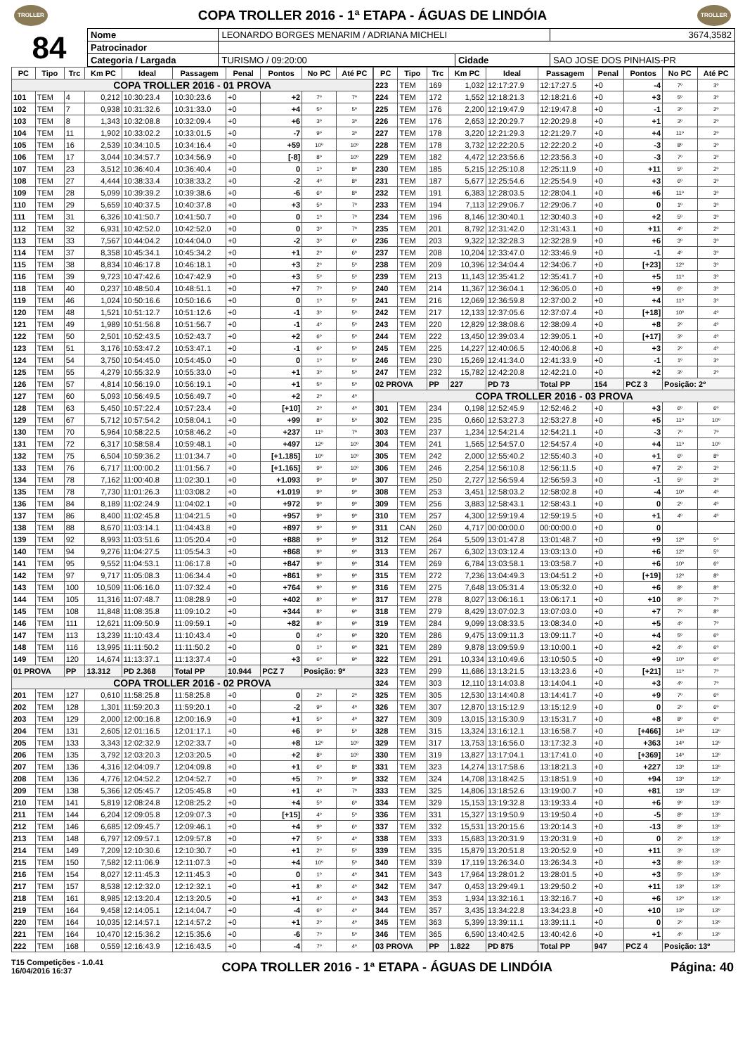TROLLER
COPA TROLLER 2016 - 1ª ETAPA - ÁGUAS DE LINDÓIA
TROLLER
| 84 | Nome | LEONARDO BORGES MENARIM / ADRIANA MICHELI | | | 3674,3582 |
| | Patrocinador | | | | |
| | Categoria / Largada | TURISMO / 09:20:00 | Cidade | SAO JOSE DOS PINHAIS-PR | |
| PC | Tipo | Trc | Km PC | Ideal | Passagem | Penal | Pontos | No PC | Até PC |
| --- | --- | --- | --- | --- | --- | --- | --- | --- | --- |
| COPA TROLLER 2016 - 01 PROVA | | | | | | | | | |
| 101 | TEM | 4 | 0,212 | 10:30:23.4 | 10:30:23.6 | +0 | +2 | 7º | 7º |
| 102 | TEM | 7 | 0,938 | 10:31:32.6 | 10:31:33.0 | +0 | +4 | 5º | 5º |
| 103 | TEM | 8 | 1,343 | 10:32:08.8 | 10:32:09.4 | +0 | +6 | 3º | 3º |
| 104 | TEM | 11 | 1,902 | 10:33:02.2 | 10:33:01.5 | +0 | -7 | 9º | 3º |
| 105 | TEM | 16 | 2,539 | 10:34:10.5 | 10:34:16.4 | +0 | +59 | 10º | 10º |
| 106 | TEM | 17 | 3,044 | 10:34:57.7 | 10:34:56.9 | +0 | [-8] | 8º | 10º |
| 107 | TEM | 23 | 3,512 | 10:36:40.4 | 10:36:40.4 | +0 | 0 | 1º | 8º |
| 108 | TEM | 27 | 4,444 | 10:38:33.4 | 10:38:33.2 | +0 | -2 | 4º | 8º |
| 109 | TEM | 28 | 5,099 | 10:39:39.2 | 10:39:38.6 | +0 | -6 | 6º | 8º |
| 110 | TEM | 29 | 5,659 | 10:40:37.5 | 10:40:37.8 | +0 | +3 | 5º | 7º |
| 111 | TEM | 31 | 6,326 | 10:41:50.7 | 10:41:50.7 | +0 | 0 | 1º | 7º |
| 112 | TEM | 32 | 6,931 | 10:42:52.0 | 10:42:52.0 | +0 | 0 | 3º | 7º |
| 113 | TEM | 33 | 7,567 | 10:44:04.2 | 10:44:04.0 | +0 | -2 | 3º | 6º |
| 114 | TEM | 37 | 8,358 | 10:45:34.1 | 10:45:34.2 | +0 | +1 | 2º | 6º |
| 115 | TEM | 38 | 8,834 | 10:46:17.8 | 10:46:18.1 | +0 | +3 | 2º | 5º |
| 116 | TEM | 39 | 9,723 | 10:47:42.6 | 10:47:42.9 | +0 | +3 | 5º | 5º |
| 118 | TEM | 40 | 0,237 | 10:48:50.4 | 10:48:51.1 | +0 | +7 | 7º | 5º |
| 119 | TEM | 46 | 1,024 | 10:50:16.6 | 10:50:16.6 | +0 | 0 | 1º | 5º |
| 120 | TEM | 48 | 1,521 | 10:51:12.7 | 10:51:12.6 | +0 | -1 | 3º | 5º |
| 121 | TEM | 49 | 1,989 | 10:51:56.8 | 10:51:56.7 | +0 | -1 | 4º | 5º |
| 122 | TEM | 50 | 2,501 | 10:52:43.5 | 10:52:43.7 | +0 | +2 | 6º | 5º |
| 123 | TEM | 51 | 3,176 | 10:53:47.2 | 10:53:47.1 | +0 | -1 | 6º | 5º |
| 124 | TEM | 54 | 3,750 | 10:54:45.0 | 10:54:45.0 | +0 | 0 | 1º | 5º |
| 125 | TEM | 55 | 4,279 | 10:55:32.9 | 10:55:33.0 | +0 | +1 | 3º | 5º |
| 126 | TEM | 57 | 4,814 | 10:56:19.0 | 10:56:19.1 | +0 | +1 | 5º | 5º |
| 127 | TEM | 60 | 5,093 | 10:56:49.5 | 10:56:49.7 | +0 | +2 | 2º | 4º |
| 128 | TEM | 63 | 5,450 | 10:57:22.4 | 10:57:23.4 | +0 | [+10] | 2º | 4º |
| 129 | TEM | 67 | 5,712 | 10:57:54.2 | 10:58:04.1 | +0 | +99 | 8º | 5º |
| 130 | TEM | 70 | 5,964 | 10:58:22.5 | 10:58:46.2 | +0 | +237 | 11º | 7º |
| 131 | TEM | 72 | 6,317 | 10:58:58.4 | 10:59:48.1 | +0 | +497 | 12º | 10º |
| 132 | TEM | 75 | 6,504 | 10:59:36.2 | 11:01:34.7 | +0 | [+1.185] | 10º | 10º |
| 133 | TEM | 76 | 6,717 | 11:00:00.2 | 11:01:56.7 | +0 | [+1.165] | 9º | 10º |
| 134 | TEM | 78 | 7,162 | 11:00:40.8 | 11:02:30.1 | +0 | +1.093 | 9º | 9º |
| 135 | TEM | 78 | 7,730 | 11:01:26.3 | 11:03:08.2 | +0 | +1.019 | 9º | 9º |
| 136 | TEM | 84 | 8,189 | 11:02:24.9 | 11:04:02.1 | +0 | +972 | 9º | 9º |
| 137 | TEM | 86 | 8,400 | 11:02:45.8 | 11:04:21.5 | +0 | +957 | 9º | 9º |
| 138 | TEM | 88 | 8,670 | 11:03:14.1 | 11:04:43.8 | +0 | +897 | 9º | 9º |
| 139 | TEM | 92 | 8,993 | 11:03:51.6 | 11:05:20.4 | +0 | +888 | 9º | 9º |
| 140 | TEM | 94 | 9,276 | 11:04:27.5 | 11:05:54.3 | +0 | +868 | 9º | 9º |
| 141 | TEM | 95 | 9,552 | 11:04:53.1 | 11:06:17.8 | +0 | +847 | 9º | 9º |
| 142 | TEM | 97 | 9,717 | 11:05:08.3 | 11:06:34.4 | +0 | +861 | 9º | 9º |
| 143 | TEM | 100 | 10,509 | 11:06:16.0 | 11:07:32.4 | +0 | +764 | 9º | 9º |
| 144 | TEM | 105 | 11,316 | 11:07:48.7 | 11:08:28.9 | +0 | +402 | 8º | 9º |
| 145 | TEM | 108 | 11,848 | 11:08:35.8 | 11:09:10.2 | +0 | +344 | 8º | 9º |
| 146 | TEM | 111 | 12,621 | 11:09:50.9 | 11:09:59.1 | +0 | +82 | 8º | 9º |
| 147 | TEM | 113 | 13,239 | 11:10:43.4 | 11:10:43.4 | +0 | 0 | 4º | 9º |
| 148 | TEM | 116 | 13,995 | 11:11:50.2 | 11:11:50.2 | +0 | 0 | 1º | 9º |
| 149 | TEM | 120 | 14,674 | 11:13:37.1 | 11:13:37.4 | +0 | +3 | 6º | 9º |
| 01 PROVA | | PP | 13.312 | PD 2.368 | Total PP | 10.944 | PCZ 7 | Posição: 9º | |
| COPA TROLLER 2016 - 02 PROVA | | | | | | | | | |
| 201 | TEM | 127 | 0,610 | 11:58:25.8 | 11:58:25.8 | +0 | 0 | 2º | 2º |
| 202 | TEM | 128 | 1,301 | 11:59:20.3 | 11:59:20.1 | +0 | -2 | 9º | 4º |
| 203 | TEM | 129 | 2,000 | 12:00:16.8 | 12:00:16.9 | +0 | +1 | 5º | 4º |
| 204 | TEM | 131 | 2,605 | 12:01:16.5 | 12:01:17.1 | +0 | +6 | 9º | 5º |
| 205 | TEM | 133 | 3,343 | 12:02:32.9 | 12:02:33.7 | +0 | +8 | 12º | 10º |
| 206 | TEM | 135 | 3,792 | 12:03:20.3 | 12:03:20.5 | +0 | +2 | 8º | 10º |
| 207 | TEM | 136 | 4,316 | 12:04:09.7 | 12:04:09.8 | +0 | +1 | 6º | 8º |
| 208 | TEM | 136 | 4,776 | 12:04:52.2 | 12:04:52.7 | +0 | +5 | 7º | 9º |
| 209 | TEM | 138 | 5,366 | 12:05:45.7 | 12:05:45.8 | +0 | +1 | 4º | 7º |
| 210 | TEM | 141 | 5,819 | 12:08:24.8 | 12:08:25.2 | +0 | +4 | 5º | 6º |
| 211 | TEM | 144 | 6,204 | 12:09:05.8 | 12:09:07.3 | +0 | [+15] | 4º | 5º |
| 212 | TEM | 146 | 6,685 | 12:09:45.7 | 12:09:46.1 | +0 | +4 | 9º | 6º |
| 213 | TEM | 148 | 6,797 | 12:09:57.1 | 12:09:57.8 | +0 | +7 | 5º | 4º |
| 214 | TEM | 149 | 7,209 | 12:10:30.6 | 12:10:30.7 | +0 | +1 | 2º | 5º |
| 215 | TEM | 150 | 7,582 | 12:11:06.9 | 12:11:07.3 | +0 | +4 | 10º | 5º |
| 216 | TEM | 154 | 8,027 | 12:11:45.3 | 12:11:45.3 | +0 | 0 | 1º | 4º |
| 217 | TEM | 157 | 8,538 | 12:12:32.0 | 12:12:32.1 | +0 | +1 | 8º | 4º |
| 218 | TEM | 161 | 8,985 | 12:13:20.4 | 12:13:20.5 | +0 | +1 | 4º | 4º |
| 219 | TEM | 164 | 9,458 | 12:14:05.1 | 12:14:04.7 | +0 | -4 | 6º | 4º |
| 220 | TEM | 164 | 10,035 | 12:14:57.1 | 12:14:57.2 | +0 | +1 | 2º | 4º |
| 221 | TEM | 164 | 10,470 | 12:15:36.2 | 12:15:35.6 | +0 | -6 | 7º | 5º |
| 222 | TEM | 168 | 0,559 | 12:16:43.9 | 12:16:43.5 | +0 | -4 | 7º | 4º |
| PC | Tipo | Trc | Km PC | Ideal | Passagem | Penal | Pontos | No PC | Até PC |
| --- | --- | --- | --- | --- | --- | --- | --- | --- | --- |
| 223 | TEM | 169 | 1,032 | 12:17:27.9 | 12:17:27.5 | +0 | -4 | 7º | 3º |
| 224 | TEM | 172 | 1,552 | 12:18:21.3 | 12:18:21.6 | +0 | +3 | 5º | 3º |
| 225 | TEM | 176 | 2,200 | 12:19:47.9 | 12:19:47.8 | +0 | -1 | 3º | 2º |
| 226 | TEM | 176 | 2,653 | 12:20:29.7 | 12:20:29.8 | +0 | +1 | 3º | 2º |
| 227 | TEM | 178 | 3,220 | 12:21:29.3 | 12:21:29.7 | +0 | +4 | 11º | 2º |
| 228 | TEM | 178 | 3,732 | 12:22:20.5 | 12:22:20.2 | +0 | -3 | 8º | 3º |
| 229 | TEM | 182 | 4,472 | 12:23:56.6 | 12:23:56.3 | +0 | -3 | 7º | 3º |
| 230 | TEM | 185 | 5,215 | 12:25:10.8 | 12:25:11.9 | +0 | +11 | 5º | 2º |
| 231 | TEM | 187 | 5,677 | 12:25:54.6 | 12:25:54.9 | +0 | +3 | 6º | 3º |
| 232 | TEM | 191 | 6,383 | 12:28:03.5 | 12:28:04.1 | +0 | +6 | 11º | 3º |
| 233 | TEM | 194 | 7,113 | 12:29:06.7 | 12:29:06.7 | +0 | 0 | 1º | 3º |
| 234 | TEM | 196 | 8,146 | 12:30:40.1 | 12:30:40.3 | +0 | +2 | 5º | 3º |
| 235 | TEM | 201 | 8,792 | 12:31:42.0 | 12:31:43.1 | +0 | +11 | 4º | 2º |
| 236 | TEM | 203 | 9,322 | 12:32:28.3 | 12:32:28.9 | +0 | +6 | 3º | 3º |
| 237 | TEM | 208 | 10,204 | 12:33:47.0 | 12:33:46.9 | +0 | -1 | 4º | 3º |
| 238 | TEM | 209 | 10,396 | 12:34:04.4 | 12:34:06.7 | +0 | [+23] | 12º | 3º |
| 239 | TEM | 213 | 11,143 | 12:35:41.2 | 12:35:41.7 | +0 | +5 | 11º | 3º |
| 240 | TEM | 214 | 11,367 | 12:36:04.1 | 12:36:05.0 | +0 | +9 | 6º | 3º |
| 241 | TEM | 216 | 12,069 | 12:36:59.8 | 12:37:00.2 | +0 | +4 | 11º | 3º |
| 242 | TEM | 217 | 12,133 | 12:37:05.6 | 12:37:07.4 | +0 | [+18] | 10º | 4º |
| 243 | TEM | 220 | 12,829 | 12:38:08.6 | 12:38:09.4 | +0 | +8 | 2º | 4º |
| 244 | TEM | 222 | 13,450 | 12:39:03.4 | 12:39:05.1 | +0 | [+17] | 3º | 4º |
| 245 | TEM | 225 | 14,227 | 12:40:06.5 | 12:40:06.8 | +0 | +3 | 2º | 4º |
| 246 | TEM | 230 | 15,269 | 12:41:34.0 | 12:41:33.9 | +0 | -1 | 1º | 3º |
| 247 | TEM | 232 | 15,782 | 12:42:20.8 | 12:42:21.0 | +0 | +2 | 3º | 2º |
| 02 PROVA | | PP | 227 | PD 73 | Total PP | 154 | PCZ 3 | Posição: 2º | |
| COPA TROLLER 2016 - 03 PROVA | | | | | | | | | |
| 301 | TEM | 234 | 0,198 | 12:52:45.9 | 12:52:46.2 | +0 | +3 | 6º | 6º |
| 302 | TEM | 235 | 0,660 | 12:53:27.3 | 12:53:27.8 | +0 | +5 | 11º | 10º |
| 303 | TEM | 237 | 1,234 | 12:54:21.4 | 12:54:21.1 | +0 | -3 | 7º | 7º |
| 304 | TEM | 241 | 1,565 | 12:54:57.0 | 12:54:57.4 | +0 | +4 | 11º | 10º |
| 305 | TEM | 242 | 2,000 | 12:55:40.2 | 12:55:40.3 | +0 | +1 | 6º | 8º |
| 306 | TEM | 246 | 2,254 | 12:56:10.8 | 12:56:11.5 | +0 | +7 | 2º | 3º |
| 307 | TEM | 250 | 2,727 | 12:56:59.4 | 12:56:59.3 | +0 | -1 | 5º | 3º |
| 308 | TEM | 253 | 3,451 | 12:58:03.2 | 12:58:02.8 | +0 | -4 | 10º | 4º |
| 309 | TEM | 256 | 3,883 | 12:58:43.1 | 12:58:43.1 | +0 | 0 | 2º | 4º |
| 310 | TEM | 257 | 4,300 | 12:59:19.4 | 12:59:19.5 | +0 | +1 | 4º | 4º |
| 311 | CAN | 260 | 4,717 | 00:00:00.0 | 00:00:00.0 | +0 | 0 | | |
| 312 | TEM | 264 | 5,509 | 13:01:47.8 | 13:01:48.7 | +0 | +9 | 12º | 5º |
| 313 | TEM | 267 | 6,302 | 13:03:12.4 | 13:03:13.0 | +0 | +6 | 12º | 5º |
| 314 | TEM | 269 | 6,784 | 13:03:58.1 | 13:03:58.7 | +0 | +6 | 10º | 6º |
| 315 | TEM | 272 | 7,236 | 13:04:49.3 | 13:04:51.2 | +0 | [+19] | 12º | 8º |
| 316 | TEM | 275 | 7,648 | 13:05:31.4 | 13:05:32.0 | +0 | +6 | 8º | 8º |
| 317 | TEM | 278 | 8,027 | 13:06:16.1 | 13:06:17.1 | +0 | +10 | 8º | 7º |
| 318 | TEM | 279 | 8,429 | 13:07:02.3 | 13:07:03.0 | +0 | +7 | 7º | 8º |
| 319 | TEM | 284 | 9,099 | 13:08:33.5 | 13:08:34.0 | +0 | +5 | 4º | 7º |
| 320 | TEM | 286 | 9,475 | 13:09:11.3 | 13:09:11.7 | +0 | +4 | 5º | 6º |
| 321 | TEM | 289 | 9,878 | 13:09:59.9 | 13:10:00.1 | +0 | +2 | 4º | 6º |
| 322 | TEM | 291 | 10,334 | 13:10:49.6 | 13:10:50.5 | +0 | +9 | 10º | 6º |
| 323 | TEM | 299 | 11,686 | 13:13:21.5 | 13:13:23.6 | +0 | [+21] | 11º | 7º |
| 324 | TEM | 303 | 12,110 | 13:14:03.8 | 13:14:04.1 | +0 | +3 | 4º | 7º |
| 325 | TEM | 305 | 12,530 | 13:14:40.8 | 13:14:41.7 | +0 | +9 | 7º | 6º |
| 326 | TEM | 307 | 12,870 | 13:15:12.9 | 13:15:12.9 | +0 | 0 | 2º | 6º |
| 327 | TEM | 309 | 13,015 | 13:15:30.9 | 13:15:31.7 | +0 | +8 | 8º | 6º |
| 328 | TEM | 315 | 13,324 | 13:16:12.1 | 13:16:58.7 | +0 | [+466] | 14º | 13º |
| 329 | TEM | 317 | 13,753 | 13:16:56.0 | 13:17:32.3 | +0 | +363 | 14º | 13º |
| 330 | TEM | 319 | 13,827 | 13:17:04.1 | 13:17:41.0 | +0 | [+369] | 14º | 13º |
| 331 | TEM | 323 | 14,274 | 13:17:58.6 | 13:18:21.3 | +0 | +227 | 13º | 13º |
| 332 | TEM | 324 | 14,708 | 13:18:42.5 | 13:18:51.9 | +0 | +94 | 13º | 13º |
| 333 | TEM | 325 | 14,806 | 13:18:52.6 | 13:19:00.7 | +0 | +81 | 13º | 13º |
| 334 | TEM | 329 | 15,153 | 13:19:32.8 | 13:19:33.4 | +0 | +6 | 9º | 13º |
| 336 | TEM | 331 | 15,327 | 13:19:50.9 | 13:19:50.4 | +0 | -5 | 8º | 13º |
| 337 | TEM | 332 | 15,531 | 13:20:15.6 | 13:20:14.3 | +0 | -13 | 8º | 13º |
| 338 | TEM | 333 | 15,683 | 13:20:31.9 | 13:20:31.9 | +0 | 0 | 2º | 13º |
| 339 | TEM | 335 | 15,879 | 13:20:51.8 | 13:20:52.9 | +0 | +11 | 3º | 13º |
| 340 | TEM | 339 | 17,119 | 13:26:34.0 | 13:26:34.3 | +0 | +3 | 8º | 13º |
| 341 | TEM | 343 | 17,964 | 13:28:01.2 | 13:28:01.5 | +0 | +3 | 5º | 13º |
| 342 | TEM | 347 | 0,453 | 13:29:49.1 | 13:29:50.2 | +0 | +11 | 13º | 13º |
| 343 | TEM | 353 | 1,934 | 13:32:16.1 | 13:32:16.7 | +0 | +6 | 12º | 13º |
| 344 | TEM | 357 | 3,435 | 13:34:22.8 | 13:34:23.8 | +0 | +10 | 13º | 13º |
| 345 | TEM | 363 | 5,399 | 13:39:11.1 | 13:39:11.1 | +0 | 0 | 2º | 13º |
| 346 | TEM | 365 | 6,590 | 13:40:42.5 | 13:40:42.6 | +0 | +1 | 4º | 13º |
| 03 PROVA | | PP | 1.822 | PD 875 | Total PP | 947 | PCZ 4 | Posição: 13º | |
T15 Competições - 1.0.41
16/04/2016 16:37
COPA TROLLER 2016 - 1ª ETAPA - ÁGUAS DE LINDÓIA
Página: 40